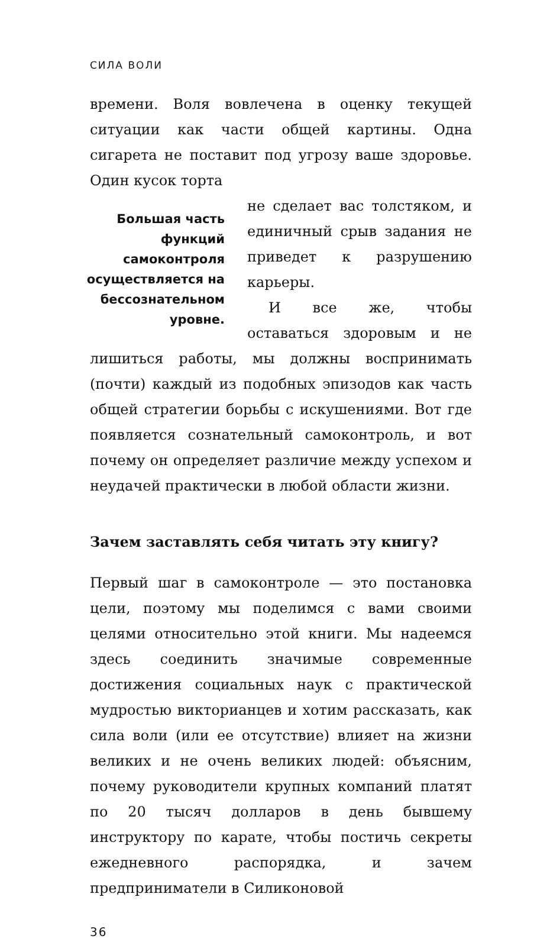СИЛА ВОЛИ
времени. Воля вовлечена в оценку текущей ситуации как части общей картины. Одна сигарета не поставит под угрозу ваше здоровье. Один кусок торта
Большая часть функций самоконтроля осуществляется на бессознательном уровне.
не сделает вас толстяком, и единичный срыв задания не приведет к разрушению карьеры.
И все же, чтобы оставаться здоровым и не лишиться работы, мы должны воспринимать (почти) каждый из подобных эпизодов как часть общей стратегии борьбы с искушениями. Вот где появляется сознательный самоконтроль, и вот почему он определяет различие между успехом и неудачей практически в любой области жизни.
Зачем заставлять себя читать эту книгу?
Первый шаг в самоконтроле — это постановка цели, поэтому мы поделимся с вами своими целями относительно этой книги. Мы надеемся здесь соединить значимые современные достижения социальных наук с практической мудростью викторианцев и хотим рассказать, как сила воли (или ее отсутствие) влияет на жизни великих и не очень великих людей: объясним, почему руководители крупных компаний платят по 20 тысяч долларов в день бывшему инструктору по карате, чтобы постичь секреты ежедневного распорядка, и зачем предприниматели в Силиконовой
36